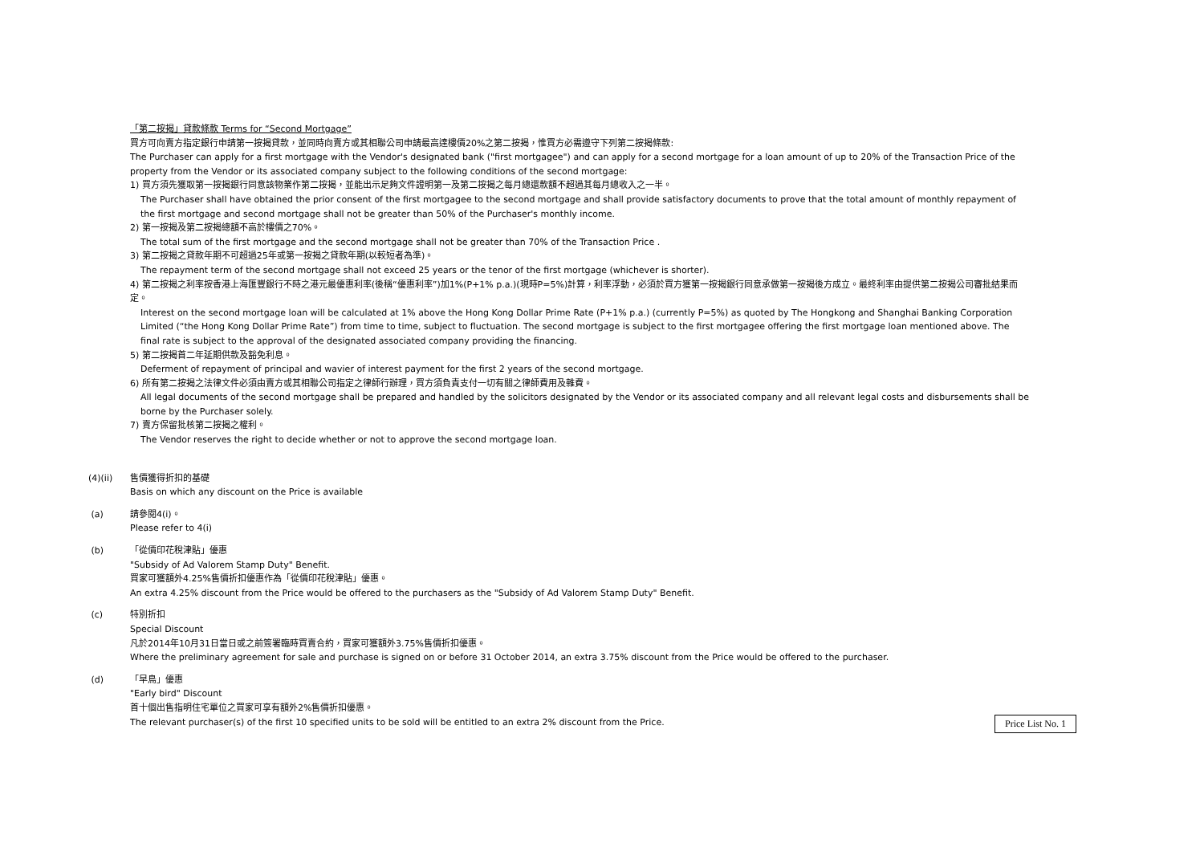「第二按揭」貸款條款 Terms for “Second Mortgage”
買方可向賣方指定銀行申請第一按揭貸款，並同時向賣方或其相聯公司申請最高達樓價20%之第二按揭，惟買方必需遵守下列第二按揭條款:
The Purchaser can apply for a first mortgage with the Vendor's designated bank ("first mortgagee") and can apply for a second mortgage for a loan amount of up to 20% of the Transaction Price of the property from the Vendor or its associated company subject to the following conditions of the second mortgage:
1) 買方須先獲取第一按揭銀行同意該物業作第二按揭，並能出示足夠文件證明第一及第二按揭之每月總還款額不超過其每月總收入之一半。
The Purchaser shall have obtained the prior consent of the first mortgagee to the second mortgage and shall provide satisfactory documents to prove that the total amount of monthly repayment of the first mortgage and second mortgage shall not be greater than 50% of the Purchaser's monthly income.
2) 第一按揭及第二按揭總額不高於樓價之70%。
The total sum of the first mortgage and the second mortgage shall not be greater than 70% of the Transaction Price .
3) 第二按揭之貸款年期不可超過25年或第一按揭之貸款年期(以較短者為準)。
The repayment term of the second mortgage shall not exceed 25 years or the tenor of the first mortgage (whichever is shorter).
4) 第二按揭之利率按香港上海匯豐銀行不時之港元最優惠利率(後稱“優惠利率”)加1%(P+1% p.a.)(現時P=5%)計算，利率浮動，必須於買方獲第一按揭銀行同意承做第一按揭後方成立。最終利率由提供第二按揭公司審批結果而定。
Interest on the second mortgage loan will be calculated at 1% above the Hong Kong Dollar Prime Rate (P+1% p.a.) (currently P=5%) as quoted by The Hongkong and Shanghai Banking Corporation Limited (“the Hong Kong Dollar Prime Rate”) from time to time, subject to fluctuation. The second mortgage is subject to the first mortgagee offering the first mortgage loan mentioned above. The final rate is subject to the approval of the designated associated company providing the financing.
5) 第二按揭首二年延期供款及豁免利息。
Deferment of repayment of principal and wavier of interest payment for the first 2 years of the second mortgage.
6) 所有第二按揭之法律文件必須由賣方或其相聯公司指定之律師行辦理，買方須負責支付一切有關之律師費用及雜費。
All legal documents of the second mortgage shall be prepared and handled by the solicitors designated by the Vendor or its associated company and all relevant legal costs and disbursements shall be borne by the Purchaser solely.
7) 賣方保留批核第二按揭之權利。
The Vendor reserves the right to decide whether or not to approve the second mortgage loan.
(4)(ii) 售價獲得折扣的基礎
Basis on which any discount on the Price is available
(a) 請參閱4(i)。
Please refer to 4(i)
(b) 「從價印花稅津貼」優惠
"Subsidy of Ad Valorem Stamp Duty" Benefit.
買家可獲額外4.25%售價折扣優惠作為「從價印花稅津貼」優惠。
An extra 4.25% discount from the Price would be offered to the purchasers as the "Subsidy of Ad Valorem Stamp Duty" Benefit.
(c) 特別折扣
Special Discount
凡於2014年10月31日當日或之前簽署臨時買賣合約，買家可獲額外3.75%售價折扣優惠。
Where the preliminary agreement for sale and purchase is signed on or before 31 October 2014, an extra 3.75% discount from the Price would be offered to the purchaser.
(d) 「早鳥」優惠
"Early bird" Discount
首十個出售指明住宅單位之買家可享有額外2%售價折扣優惠。
The relevant purchaser(s) of the first 10 specified units to be sold will be entitled to an extra 2% discount from the Price.
Price List No. 1